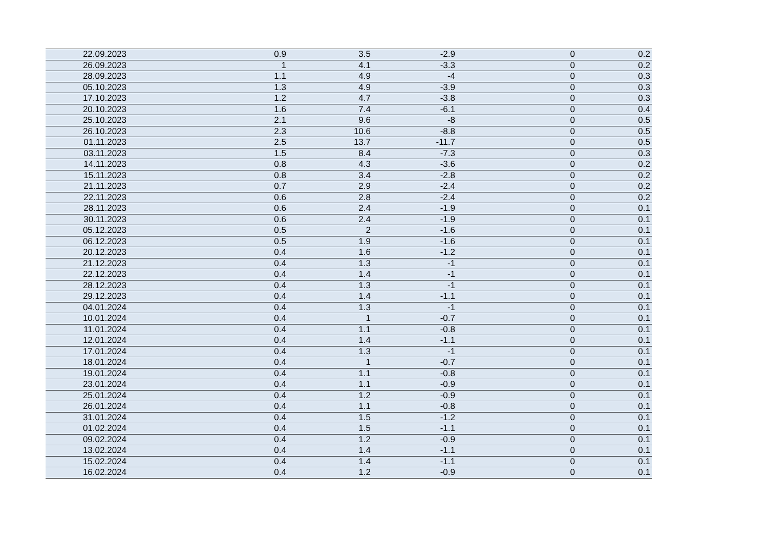| 22.09.2023 | 0.9 | 3.5 | -2.9 | 0 | 0.2 |
| 26.09.2023 | 1 | 4.1 | -3.3 | 0 | 0.2 |
| 28.09.2023 | 1.1 | 4.9 | -4 | 0 | 0.3 |
| 05.10.2023 | 1.3 | 4.9 | -3.9 | 0 | 0.3 |
| 17.10.2023 | 1.2 | 4.7 | -3.8 | 0 | 0.3 |
| 20.10.2023 | 1.6 | 7.4 | -6.1 | 0 | 0.4 |
| 25.10.2023 | 2.1 | 9.6 | -8 | 0 | 0.5 |
| 26.10.2023 | 2.3 | 10.6 | -8.8 | 0 | 0.5 |
| 01.11.2023 | 2.5 | 13.7 | -11.7 | 0 | 0.5 |
| 03.11.2023 | 1.5 | 8.4 | -7.3 | 0 | 0.3 |
| 14.11.2023 | 0.8 | 4.3 | -3.6 | 0 | 0.2 |
| 15.11.2023 | 0.8 | 3.4 | -2.8 | 0 | 0.2 |
| 21.11.2023 | 0.7 | 2.9 | -2.4 | 0 | 0.2 |
| 22.11.2023 | 0.6 | 2.8 | -2.4 | 0 | 0.2 |
| 28.11.2023 | 0.6 | 2.4 | -1.9 | 0 | 0.1 |
| 30.11.2023 | 0.6 | 2.4 | -1.9 | 0 | 0.1 |
| 05.12.2023 | 0.5 | 2 | -1.6 | 0 | 0.1 |
| 06.12.2023 | 0.5 | 1.9 | -1.6 | 0 | 0.1 |
| 20.12.2023 | 0.4 | 1.6 | -1.2 | 0 | 0.1 |
| 21.12.2023 | 0.4 | 1.3 | -1 | 0 | 0.1 |
| 22.12.2023 | 0.4 | 1.4 | -1 | 0 | 0.1 |
| 28.12.2023 | 0.4 | 1.3 | -1 | 0 | 0.1 |
| 29.12.2023 | 0.4 | 1.4 | -1.1 | 0 | 0.1 |
| 04.01.2024 | 0.4 | 1.3 | -1 | 0 | 0.1 |
| 10.01.2024 | 0.4 | 1 | -0.7 | 0 | 0.1 |
| 11.01.2024 | 0.4 | 1.1 | -0.8 | 0 | 0.1 |
| 12.01.2024 | 0.4 | 1.4 | -1.1 | 0 | 0.1 |
| 17.01.2024 | 0.4 | 1.3 | -1 | 0 | 0.1 |
| 18.01.2024 | 0.4 | 1 | -0.7 | 0 | 0.1 |
| 19.01.2024 | 0.4 | 1.1 | -0.8 | 0 | 0.1 |
| 23.01.2024 | 0.4 | 1.1 | -0.9 | 0 | 0.1 |
| 25.01.2024 | 0.4 | 1.2 | -0.9 | 0 | 0.1 |
| 26.01.2024 | 0.4 | 1.1 | -0.8 | 0 | 0.1 |
| 31.01.2024 | 0.4 | 1.5 | -1.2 | 0 | 0.1 |
| 01.02.2024 | 0.4 | 1.5 | -1.1 | 0 | 0.1 |
| 09.02.2024 | 0.4 | 1.2 | -0.9 | 0 | 0.1 |
| 13.02.2024 | 0.4 | 1.4 | -1.1 | 0 | 0.1 |
| 15.02.2024 | 0.4 | 1.4 | -1.1 | 0 | 0.1 |
| 16.02.2024 | 0.4 | 1.2 | -0.9 | 0 | 0.1 |